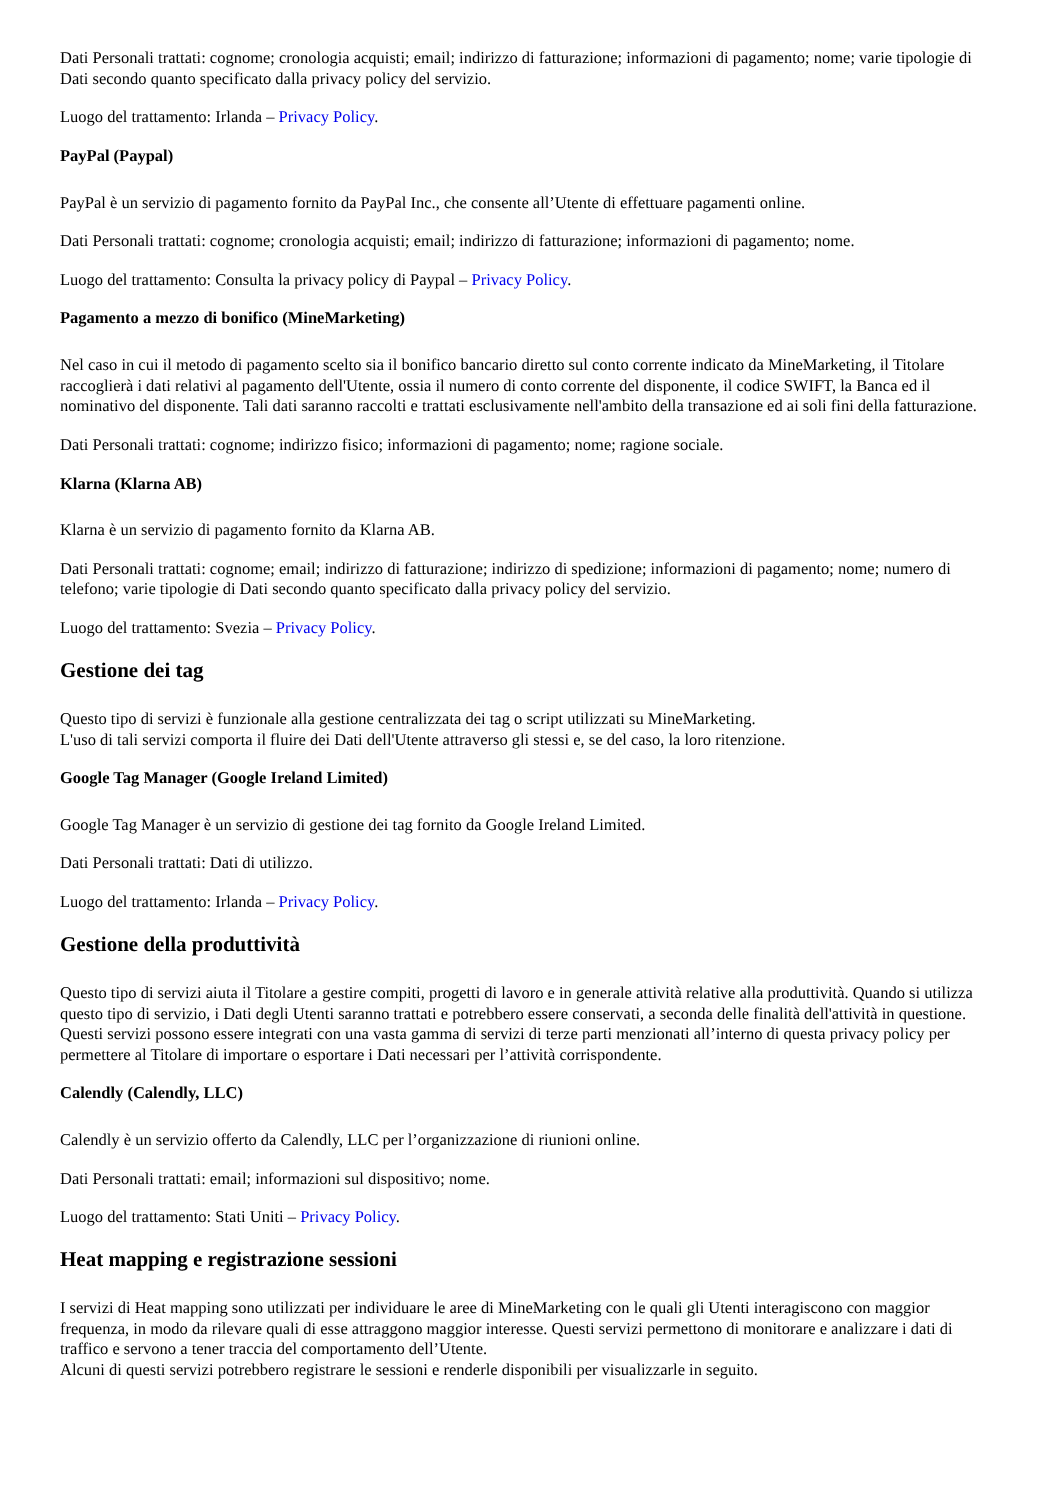Dati Personali trattati: cognome; cronologia acquisti; email; indirizzo di fatturazione; informazioni di pagamento; nome; varie tipologie di Dati secondo quanto specificato dalla privacy policy del servizio.
Luogo del trattamento: Irlanda – Privacy Policy.
PayPal (Paypal)
PayPal è un servizio di pagamento fornito da PayPal Inc., che consente all’Utente di effettuare pagamenti online.
Dati Personali trattati: cognome; cronologia acquisti; email; indirizzo di fatturazione; informazioni di pagamento; nome.
Luogo del trattamento: Consulta la privacy policy di Paypal – Privacy Policy.
Pagamento a mezzo di bonifico (MineMarketing)
Nel caso in cui il metodo di pagamento scelto sia il bonifico bancario diretto sul conto corrente indicato da MineMarketing, il Titolare raccoglierà i dati relativi al pagamento dell'Utente, ossia il numero di conto corrente del disponente, il codice SWIFT, la Banca ed il nominativo del disponente. Tali dati saranno raccolti e trattati esclusivamente nell'ambito della transazione ed ai soli fini della fatturazione.
Dati Personali trattati: cognome; indirizzo fisico; informazioni di pagamento; nome; ragione sociale.
Klarna (Klarna AB)
Klarna è un servizio di pagamento fornito da Klarna AB.
Dati Personali trattati: cognome; email; indirizzo di fatturazione; indirizzo di spedizione; informazioni di pagamento; nome; numero di telefono; varie tipologie di Dati secondo quanto specificato dalla privacy policy del servizio.
Luogo del trattamento: Svezia – Privacy Policy.
Gestione dei tag
Questo tipo di servizi è funzionale alla gestione centralizzata dei tag o script utilizzati su MineMarketing.
L'uso di tali servizi comporta il fluire dei Dati dell'Utente attraverso gli stessi e, se del caso, la loro ritenzione.
Google Tag Manager (Google Ireland Limited)
Google Tag Manager è un servizio di gestione dei tag fornito da Google Ireland Limited.
Dati Personali trattati: Dati di utilizzo.
Luogo del trattamento: Irlanda – Privacy Policy.
Gestione della produttività
Questo tipo di servizi aiuta il Titolare a gestire compiti, progetti di lavoro e in generale attività relative alla produttività. Quando si utilizza questo tipo di servizio, i Dati degli Utenti saranno trattati e potrebbero essere conservati, a seconda delle finalità dell'attività in questione.
Questi servizi possono essere integrati con una vasta gamma di servizi di terze parti menzionati all’interno di questa privacy policy per permettere al Titolare di importare o esportare i Dati necessari per l’attività corrispondente.
Calendly (Calendly, LLC)
Calendly è un servizio offerto da Calendly, LLC per l’organizzazione di riunioni online.
Dati Personali trattati: email; informazioni sul dispositivo; nome.
Luogo del trattamento: Stati Uniti – Privacy Policy.
Heat mapping e registrazione sessioni
I servizi di Heat mapping sono utilizzati per individuare le aree di MineMarketing con le quali gli Utenti interagiscono con maggior frequenza, in modo da rilevare quali di esse attraggono maggior interesse. Questi servizi permettono di monitorare e analizzare i dati di traffico e servono a tener traccia del comportamento dell’Utente.
Alcuni di questi servizi potrebbero registrare le sessioni e renderle disponibili per visualizzarle in seguito.